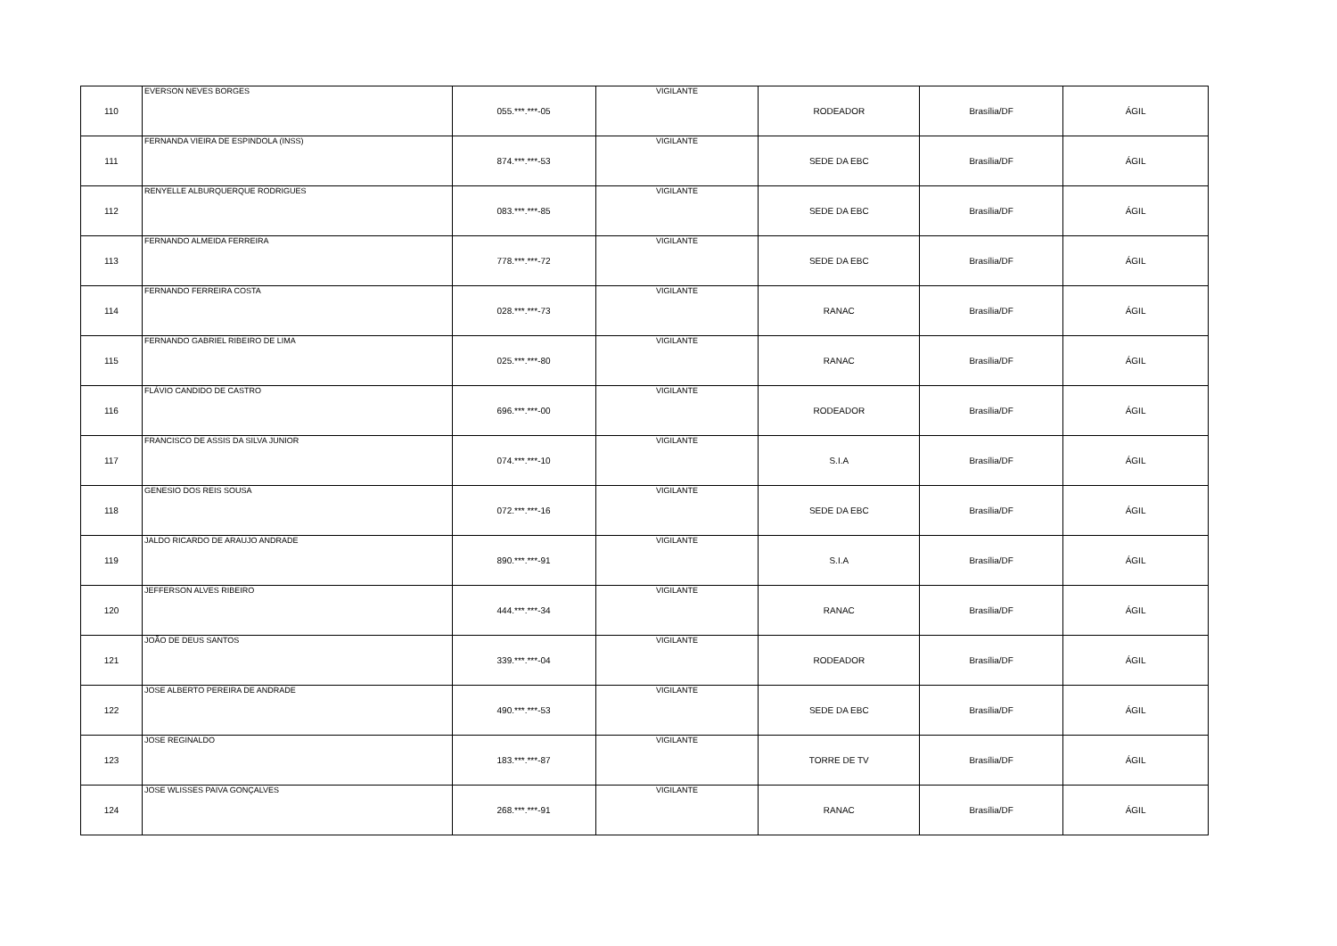| 110 | EVERSON NEVES BORGES | 055.***.***-05 | VIGILANTE | RODEADOR | Brasília/DF | ÁGIL |
| 111 | FERNANDA VIEIRA DE ESPINDOLA (INSS) | 874.***.***-53 | VIGILANTE | SEDE DA EBC | Brasília/DF | ÁGIL |
| 112 | RENYELLE ALBURQUERQUE RODRIGUES | 083.***.***-85 | VIGILANTE | SEDE DA EBC | Brasília/DF | ÁGIL |
| 113 | FERNANDO ALMEIDA FERREIRA | 778.***.***-72 | VIGILANTE | SEDE DA EBC | Brasília/DF | ÁGIL |
| 114 | FERNANDO FERREIRA COSTA | 028.***.***-73 | VIGILANTE | RANAC | Brasília/DF | ÁGIL |
| 115 | FERNANDO GABRIEL RIBEIRO DE LIMA | 025.***.***-80 | VIGILANTE | RANAC | Brasília/DF | ÁGIL |
| 116 | FLÁVIO CANDIDO DE CASTRO | 696.***.***-00 | VIGILANTE | RODEADOR | Brasília/DF | ÁGIL |
| 117 | FRANCISCO DE ASSIS DA SILVA JUNIOR | 074.***.***-10 | VIGILANTE | S.I.A | Brasília/DF | ÁGIL |
| 118 | GENESIO DOS REIS SOUSA | 072.***.***-16 | VIGILANTE | SEDE DA EBC | Brasília/DF | ÁGIL |
| 119 | JALDO RICARDO DE ARAUJO ANDRADE | 890.***.***-91 | VIGILANTE | S.I.A | Brasília/DF | ÁGIL |
| 120 | JEFFERSON ALVES RIBEIRO | 444.***.***-34 | VIGILANTE | RANAC | Brasília/DF | ÁGIL |
| 121 | JOÃO DE DEUS SANTOS | 339.***.***-04 | VIGILANTE | RODEADOR | Brasília/DF | ÁGIL |
| 122 | JOSE ALBERTO PEREIRA DE ANDRADE | 490.***.***-53 | VIGILANTE | SEDE DA EBC | Brasília/DF | ÁGIL |
| 123 | JOSE REGINALDO | 183.***.***-87 | VIGILANTE | TORRE DE TV | Brasília/DF | ÁGIL |
| 124 | JOSE WLISSES PAIVA GONÇALVES | 268.***.***-91 | VIGILANTE | RANAC | Brasília/DF | ÁGIL |